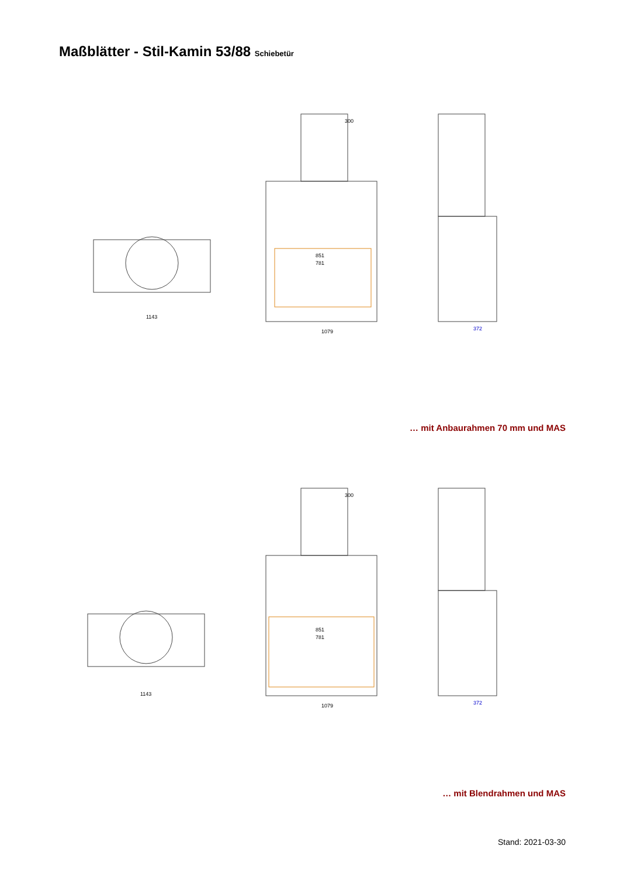Maßblätter - Stil-Kamin 53/88 Schiebetür
1143
1079
372
851
781
300
… mit Anbaurahmen 70 mm und MAS
1143
1079
372
851
781
300
… mit Blendrahmen und MAS
Stand: 2021-03-30